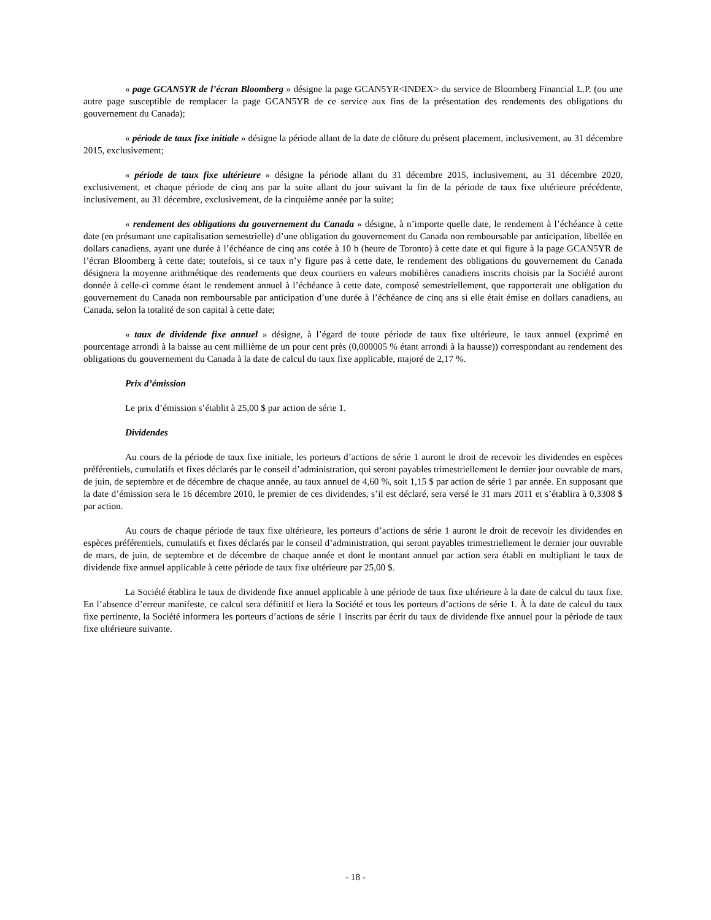« page GCAN5YR de l’écran Bloomberg » désigne la page GCAN5YR<INDEX> du service de Bloomberg Financial L.P. (ou une autre page susceptible de remplacer la page GCAN5YR de ce service aux fins de la présentation des rendements des obligations du gouvernement du Canada);
« période de taux fixe initiale » désigne la période allant de la date de clôture du présent placement, inclusivement, au 31 décembre 2015, exclusivement;
« période de taux fixe ultérieure » désigne la période allant du 31 décembre 2015, inclusivement, au 31 décembre 2020, exclusivement, et chaque période de cinq ans par la suite allant du jour suivant la fin de la période de taux fixe ultérieure précédente, inclusivement, au 31 décembre, exclusivement, de la cinquième année par la suite;
« rendement des obligations du gouvernement du Canada » désigne, à n’importe quelle date, le rendement à l’échéance à cette date (en présumant une capitalisation semestrielle) d’une obligation du gouvernement du Canada non remboursable par anticipation, libellée en dollars canadiens, ayant une durée à l’échéance de cinq ans cotée à 10 h (heure de Toronto) à cette date et qui figure à la page GCAN5YR de l’écran Bloomberg à cette date; toutefois, si ce taux n’y figure pas à cette date, le rendement des obligations du gouvernement du Canada désignera la moyenne arithmétique des rendements que deux courtiers en valeurs mobilières canadiens inscrits choisis par la Société auront donnée à celle-ci comme étant le rendement annuel à l’échéance à cette date, composé semestriellement, que rapporterait une obligation du gouvernement du Canada non remboursable par anticipation d’une durée à l’échéance de cinq ans si elle était émise en dollars canadiens, au Canada, selon la totalité de son capital à cette date;
« taux de dividende fixe annuel » désigne, à l’égard de toute période de taux fixe ultérieure, le taux annuel (exprimé en pourcentage arrondi à la baisse au cent millième de un pour cent près (0,000005 % étant arrondi à la hausse)) correspondant au rendement des obligations du gouvernement du Canada à la date de calcul du taux fixe applicable, majoré de 2,17 %.
Prix d’émission
Le prix d’émission s’établit à 25,00 $ par action de série 1.
Dividendes
Au cours de la période de taux fixe initiale, les porteurs d’actions de série 1 auront le droit de recevoir les dividendes en espèces préférentiels, cumulatifs et fixes déclarés par le conseil d’administration, qui seront payables trimestriellement le dernier jour ouvrable de mars, de juin, de septembre et de décembre de chaque année, au taux annuel de 4,60 %, soit 1,15 $ par action de série 1 par année. En supposant que la date d’émission sera le 16 décembre 2010, le premier de ces dividendes, s’il est déclaré, sera versé le 31 mars 2011 et s’établira à 0,3308 $ par action.
Au cours de chaque période de taux fixe ultérieure, les porteurs d’actions de série 1 auront le droit de recevoir les dividendes en espèces préférentiels, cumulatifs et fixes déclarés par le conseil d’administration, qui seront payables trimestriellement le dernier jour ouvrable de mars, de juin, de septembre et de décembre de chaque année et dont le montant annuel par action sera établi en multipliant le taux de dividende fixe annuel applicable à cette période de taux fixe ultérieure par 25,00 $.
La Société établira le taux de dividende fixe annuel applicable à une période de taux fixe ultérieure à la date de calcul du taux fixe. En l’absence d’erreur manifeste, ce calcul sera définitif et liera la Société et tous les porteurs d’actions de série 1. À la date de calcul du taux fixe pertinente, la Société informera les porteurs d’actions de série 1 inscrits par écrit du taux de dividende fixe annuel pour la période de taux fixe ultérieure suivante.
- 18 -